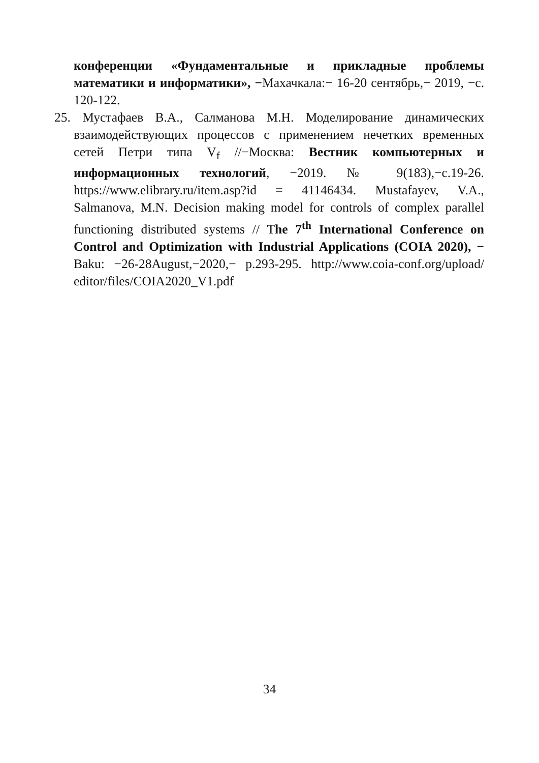конференции «Фундаментальные и прикладные проблемы математики и информатики», −Махачкала:− 16-20 сентябрь,− 2019, −с. 120-122.
25. Мустафаев В.А., Салманова М.Н. Моделирование динамических взаимодействующих процессов с применением нечетких временных сетей Петри типа V<sub>f</sub> //−Москва: Вестник компьютерных и информационных технологий, −2019. № 9(183),−с.19-26. https://www.elibrary.ru/item.asp?id = 41146434. Mustafayev, V.A., Salmanova, M.N. Decision making model for controls of complex parallel functioning distributed systems // The 7<sup>th</sup> International Conference on Control and Optimization with Industrial Applications (COIA 2020), − Baku: −26-28August,−2020,− p.293-295. http://www.coia-conf.org/upload/ editor/files/COIA2020_V1.pdf
34